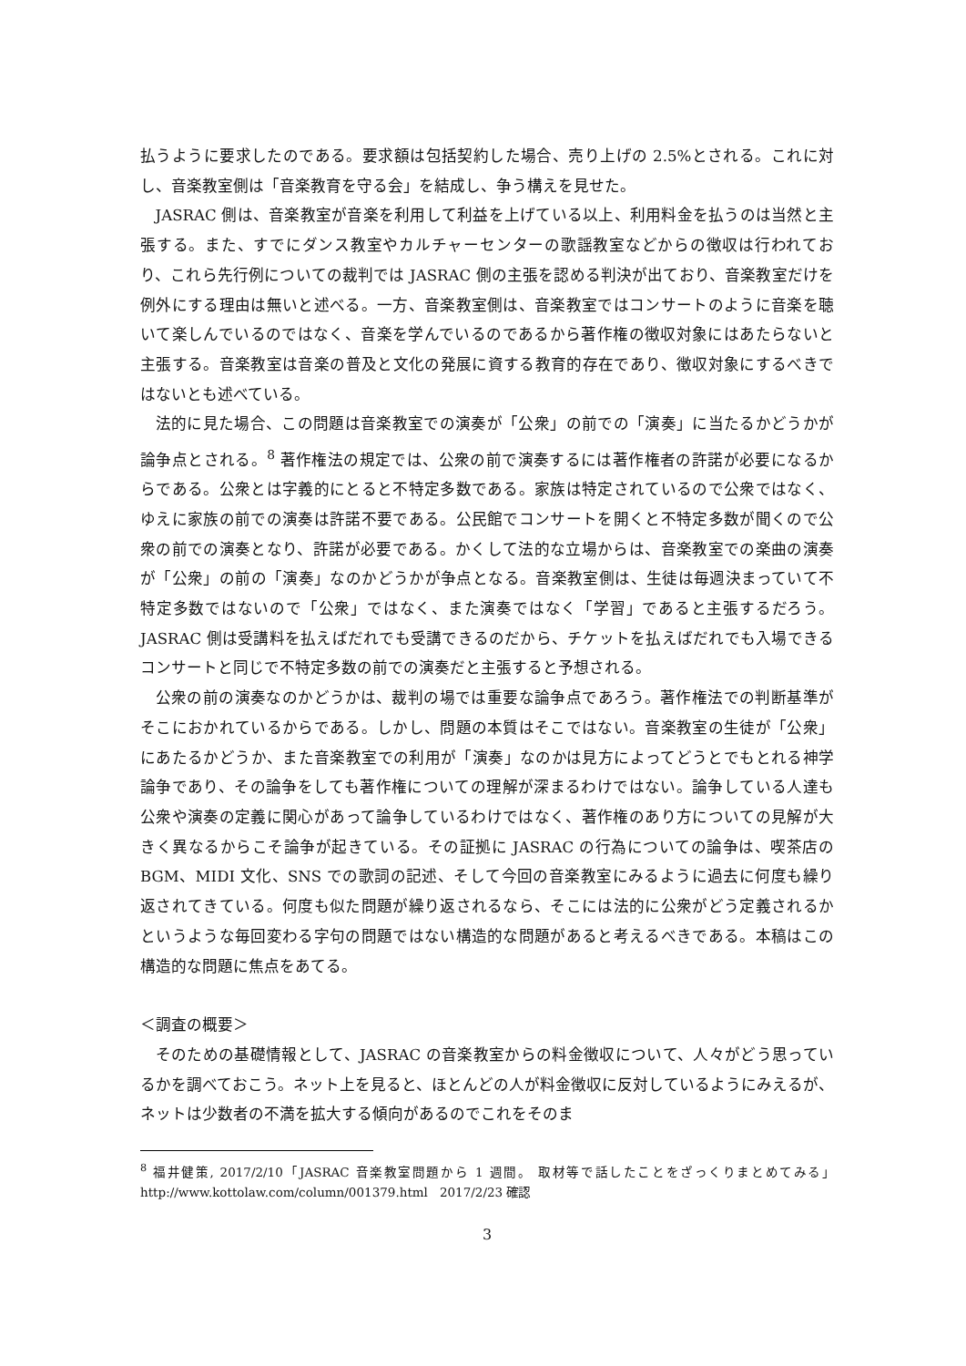払うように要求したのである。要求額は包括契約した場合、売り上げの 2.5%とされる。これに対し、音楽教室側は「音楽教育を守る会」を結成し、争う構えを見せた。
JASRAC 側は、音楽教室が音楽を利用して利益を上げている以上、利用料金を払うのは当然と主張する。また、すでにダンス教室やカルチャーセンターの歌謡教室などからの徴収は行われており、これら先行例についての裁判では JASRAC 側の主張を認める判決が出ており、音楽教室だけを例外にする理由は無いと述べる。一方、音楽教室側は、音楽教室ではコンサートのように音楽を聴いて楽しんでいるのではなく、音楽を学んでいるのであるから著作権の徴収対象にはあたらないと主張する。音楽教室は音楽の普及と文化の発展に資する教育的存在であり、徴収対象にするべきではないとも述べている。
法的に見た場合、この問題は音楽教室での演奏が「公衆」の前での「演奏」に当たるかどうかが論争点とされる。<sup>8</sup> 著作権法の規定では、公衆の前で演奏するには著作権者の許諾が必要になるからである。公衆とは字義的にとると不特定多数である。家族は特定されているので公衆ではなく、ゆえに家族の前での演奏は許諾不要である。公民館でコンサートを開くと不特定多数が聞くので公衆の前での演奏となり、許諾が必要である。かくして法的な立場からは、音楽教室での楽曲の演奏が「公衆」の前の「演奏」なのかどうかが争点となる。音楽教室側は、生徒は毎週決まっていて不特定多数ではないので「公衆」ではなく、また演奏ではなく「学習」であると主張するだろう。JASRAC 側は受講料を払えばだれでも受講できるのだから、チケットを払えばだれでも入場できるコンサートと同じで不特定多数の前での演奏だと主張すると予想される。
公衆の前の演奏なのかどうかは、裁判の場では重要な論争点であろう。著作権法での判断基準がそこにおかれているからである。しかし、問題の本質はそこではない。音楽教室の生徒が「公衆」にあたるかどうか、また音楽教室での利用が「演奏」なのかは見方によってどうとでもとれる神学論争であり、その論争をしても著作権についての理解が深まるわけではない。論争している人達も公衆や演奏の定義に関心があって論争しているわけではなく、著作権のあり方についての見解が大きく異なるからこそ論争が起きている。その証拠に JASRAC の行為についての論争は、喫茶店の BGM、MIDI 文化、SNS での歌詞の記述、そして今回の音楽教室にみるように過去に何度も繰り返されてきている。何度も似た問題が繰り返されるなら、そこには法的に公衆がどう定義されるかというような毎回変わる字句の問題ではない構造的な問題があると考えるべきである。本稿はこの構造的な問題に焦点をあてる。
＜調査の概要＞
そのための基礎情報として、JASRAC の音楽教室からの料金徴収について、人々がどう思っているかを調べておこう。ネット上を見ると、ほとんどの人が料金徴収に反対しているようにみえるが、ネットは少数者の不満を拡大する傾向があるのでこれをそのま
<sup>8</sup> 福井健策, 2017/2/10「JASRAC 音楽教室問題から 1 週間。 取材等で話したことをざっくりまとめてみる」http://www.kottolaw.com/column/001379.html　2017/2/23 確認
3